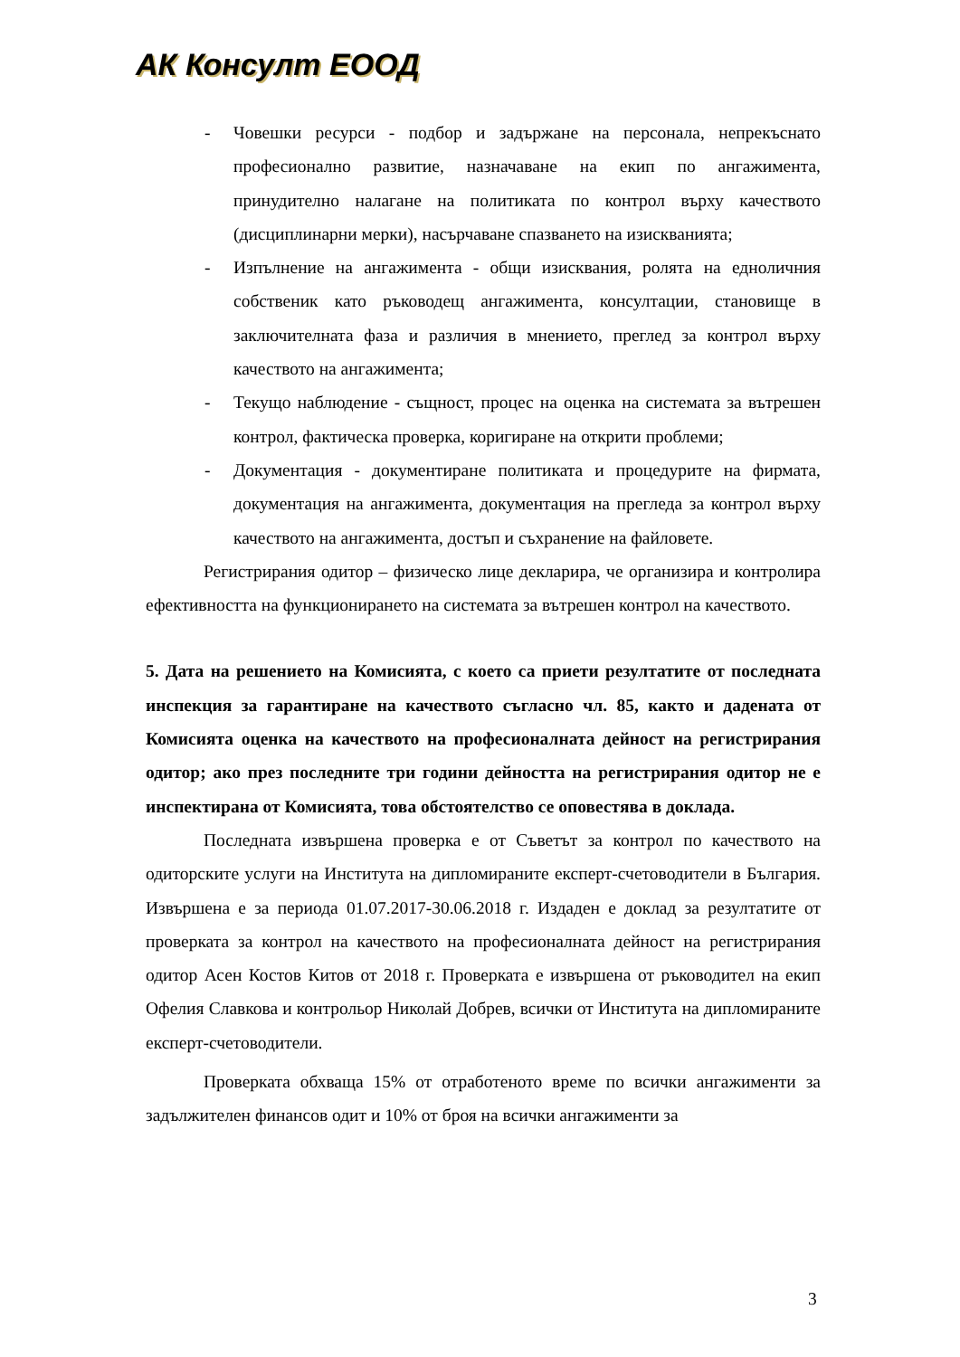АК Консулт ЕООД
- Човешки ресурси - подбор и задържане на персонала, непрекъснато професионално развитие, назначаване на екип по ангажимента, принудително налагане на политиката по контрол върху качеството (дисциплинарни мерки), насърчаване спазването на изискванията;
- Изпълнение на ангажимента - общи изисквания, ролята на едноличния собственик като ръководещ ангажимента, консултации, становище в заключителната фаза и различия в мнението, преглед за контрол върху качеството на ангажимента;
- Текущо наблюдение - същност, процес на оценка на системата за вътрешен контрол, фактическа проверка, коригиране на открити проблеми;
- Документация - документиране политиката и процедурите на фирмата, документация на ангажимента, документация на прегледа за контрол върху качеството на ангажимента, достъп и съхранение на файловете.
Регистрирания одитор – физическо лице декларира, че организира и контролира ефективността на функционирането на системата за вътрешен контрол на качеството.
5. Дата на решението на Комисията, с което са приети резултатите от последната инспекция за гарантиране на качеството съгласно чл. 85, както и дадената от Комисията оценка на качеството на професионалната дейност на регистрирания одитор; ако през последните три години дейността на регистрирания одитор не е инспектирана от Комисията, това обстоятелство се оповестява в доклада.
Последната извършена проверка е от Съветът за контрол по качеството на одиторските услуги на Института на дипломираните експерт-счетоводители в България. Извършена е за периода 01.07.2017-30.06.2018 г. Издаден е доклад за резултатите от проверката за контрол на качеството на професионалната дейност на регистрирания одитор Асен Костов Китов от 2018 г. Проверката е извършена от ръководител на екип Офелия Славкова и контрольор Николай Добрев, всички от Института на дипломираните експерт-счетоводители.
Проверката обхваща 15% от отработеното време по всички ангажименти за задължителен финансов одит и 10% от броя на всички ангажименти за
3